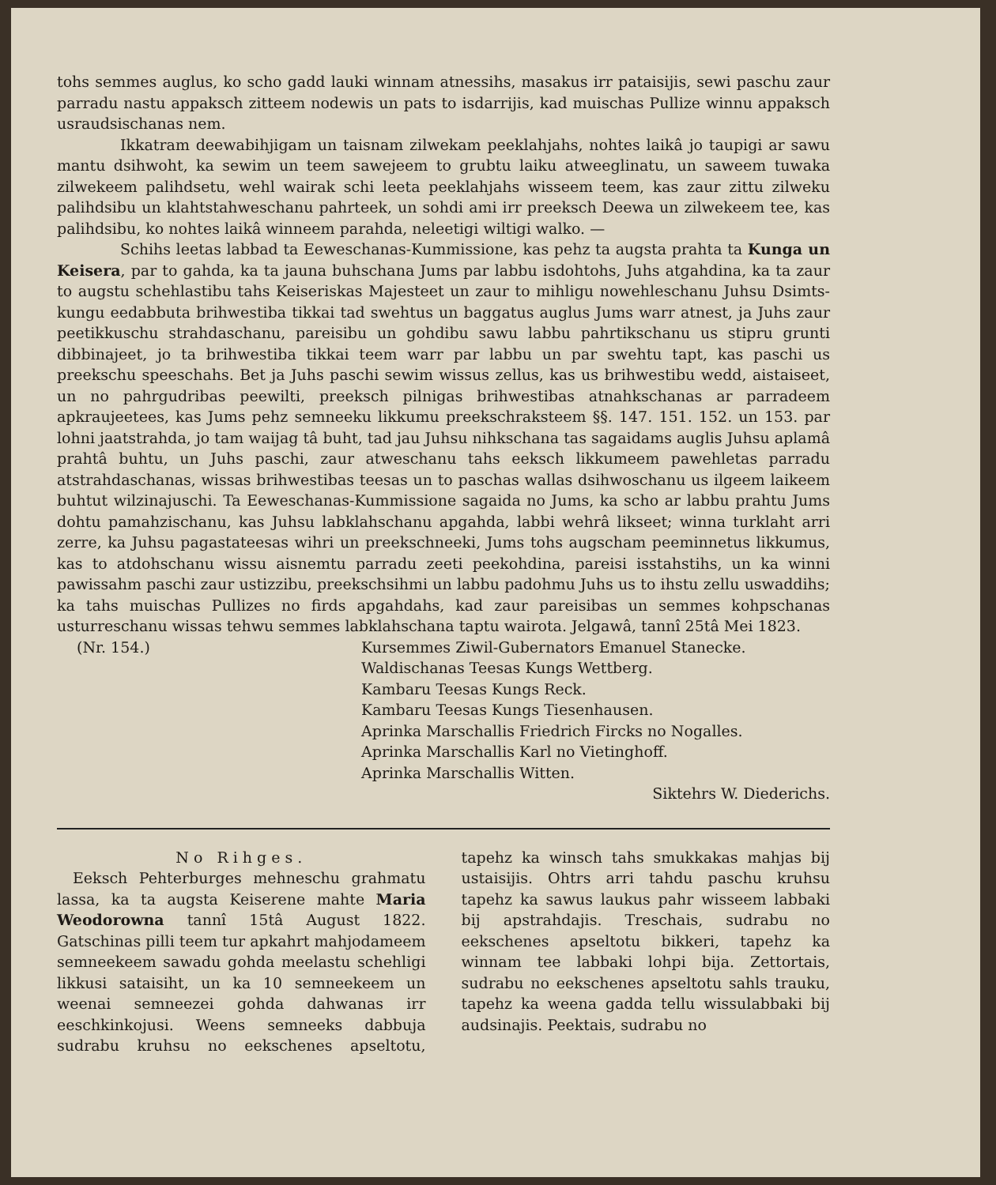tohs semmes auglus, ko scho gadd lauki winnam atnessihs, masakus irr pataisijis, sewi paschu zaur parradu nastu appaksch zitteem nodewis un pats to isdarrijis, kad muischas Pullize winnu appaksch usraudsischanas nem.
Ikkatram deewabihjigam un taisnam zilwekam peeklahjahs, nohtes laikâ jo taupigi ar sawu mantu dsihwoht, ka sewim un teem sawejeem to grubtu laiku atweeglinatu, un saweem tuwaka zilwekeem palihdsetu, wehl wairak schi leeta peeklahjahs wisseem teem, kas zaur zittu zilweku palihdsibu un klahtstahweschanu pahrteek, un sohdi ami irr preeksch Deewa un zilwekeem tee, kas palihdsibu, ko nohtes laikâ winneem parahda, neleetigi wiltigi walko. —
Schihs leetas labbad ta Eeweschanas-Kummissione, kas pehz ta augsta prahta ta Kunga un Keisera, par to gahda, ka ta jauna buhschana Jums par labbu isdohtohs, Juhs atgahdina, ka ta zaur to augstu schehlastibu tahs Keiseriskas Majesteet un zaur to mihligu nowehleschanu Juhsu Dsimts-kungu eedabbuta brihwestiba tikkai tad swehtus un baggatus auglus Jums warr atnest, ja Juhs zaur peetikkuschu strahdaschanu, pareisibu un gohdibu sawu labbu pahrtikschanu us stipru grunti dibbinajeet, jo ta brihwestiba tikkai teem warr par labbu un par swehtu tapt, kas paschi us preekschu speeschahs. Bet ja Juhs paschi sewim wissus zellus, kas us brihwestibu wedd, aistaiseet, un no pahrgudribas peewilti, preeksch pilnigas brihwestibas atnahkschanas ar parradeem apkraujeetees, kas Jums pehz semneeku likkumu preekschraksteem §§. 147. 151. 152. un 153. par lohni jaatstrahda, jo tam waijag tâ buht, tad jau Juhsu nihkschana tas sagaidams auglis Juhsu aplamâ prahtâ buhtu, un Juhs paschi, zaur atweschanu tahs eeksch likkumeem pawehletas parradu atstrahdaschanas, wissas brihwestibas teesas un to paschas wallas dsihwoschanu us ilgeem laikeem buhtut wilzinajuschi. Ta Eeweschanas-Kummissione sagaida no Jums, ka scho ar labbu prahtu Jums dohtu pamahzischanu, kas Juhsu labklahschanu apgahda, labbi wehrâ likseet; winna turklaht arri zerre, ka Juhsu pagastateesas wihri un preekschneeki, Jums tohs augscham peeminnetus likkumus, kas to atdohschanu wissu aisnemtu parradu zeeti peekohdina, pareisi isstahstihs, un ka winni pawissahm paschi zaur ustizzibu, preekschsihmi un labbu padohmu Juhs us to ihstu zellu uswaddihs; ka tahs muischas Pullizes no firds apgahdahs, kad zaur pareisibas un semmes kohpschanas usturreschanu wissas tehwu semmes labklahschana taptu wairota. Jelgawâ, tannî 25tâ Mei 1823.
(Nr. 154.) Kursemmes Ziwil-Gubernators Emanuel Stanecke.
Waldischanas Teesas Kungs Wettberg.
Kambaru Teesas Kungs Reck.
Kambaru Teesas Kungs Tiesenhausen.
Aprinka Marschallis Friedrich Fircks no Nogalles.
Aprinka Marschallis Karl no Vietinghoff.
Aprinka Marschallis Witten.
Siktehrs W. Diederichs.
No Rihges.
Eeksch Pehterburges mehneschu grahmatu lassa, ka ta augsta Keiserene mahte Maria Weodorowna tannî 15tâ August 1822. Gatschinas pilli teem tur apkahrt mahjodameem semneekeem sawadu gohda meelastu schehligi likkusi sataisiht, un ka 10 semneekeem un weenai semneezei gohda dahwanas irr eeschkinkojusi. Weens semneeks dabbuja sudrabu kruhsu no eekschenes apseltotu, tapehz ka winsch tahs smukkakas mahjas bij ustaisijis. Ohtrs arri tahdu paschu kruhsu tapehz ka sawus laukus pahr wisseem labbaki bij apstrahdajis. Treschais, sudrabu no eekschenes apseltotu bikkeri, tapehz ka winnam tee labbaki lohpi bija. Zettortais, sudrabu no eekschenes apseltotu sahls trauku, tapehz ka weena gadda tellu wissulabbaki bij audsinajis. Peektais, sudrabu no